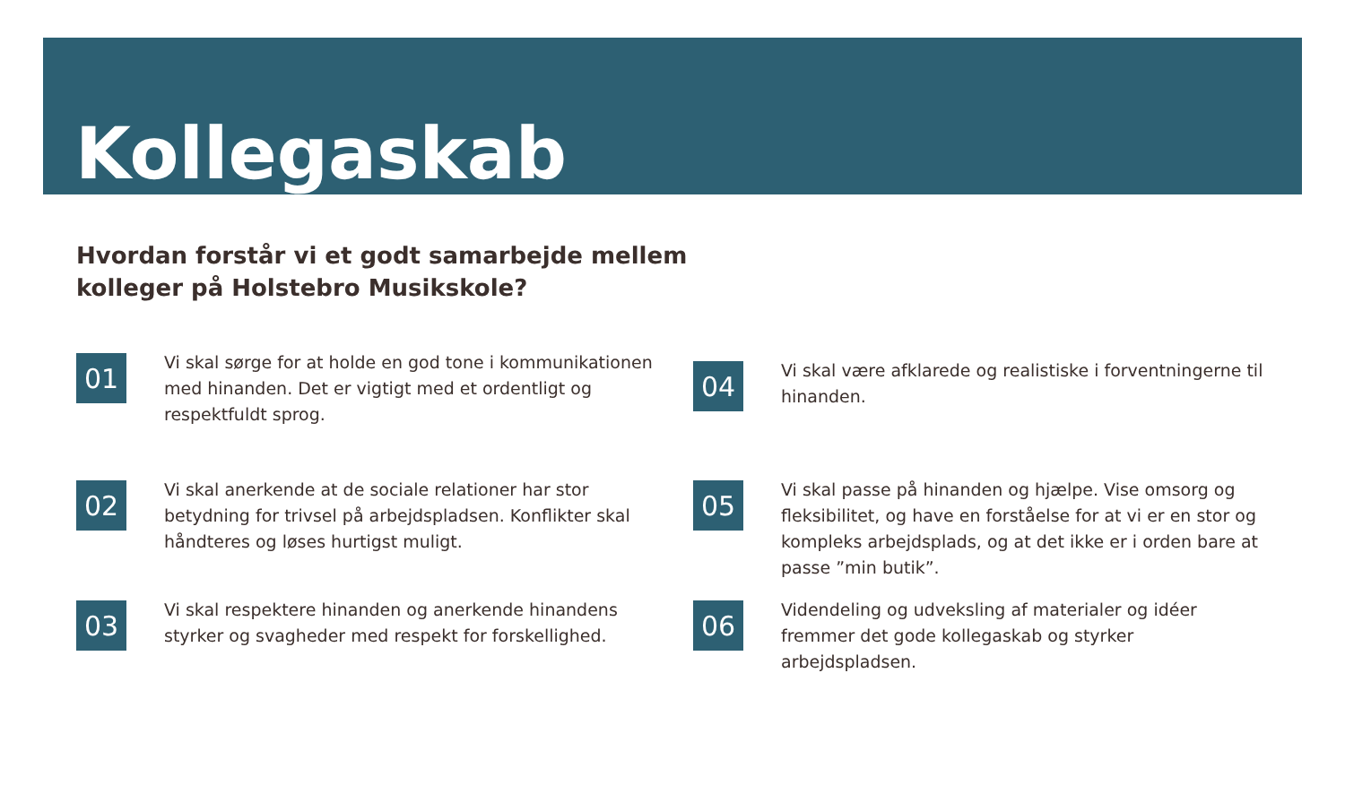Kollegaskab
Hvordan forstår vi et godt samarbejde mellem kolleger på Holstebro Musikskole?
01
Vi skal sørge for at holde en god tone i kommunikationen med hinanden. Det er vigtigt med et ordentligt og respektfuldt sprog.
02
Vi skal anerkende at de sociale relationer har stor betydning for trivsel på arbejdspladsen. Konflikter skal håndteres og løses hurtigst muligt.
03
Vi skal respektere hinanden og anerkende hinandens styrker og svagheder med respekt for forskellighed.
04
Vi skal være afklarede og realistiske i forventningerne til hinanden.
05
Vi skal passe på hinanden og hjælpe. Vise omsorg og fleksibilitet, og have en forståelse for at vi er en stor og kompleks arbejdsplads, og at det ikke er i orden bare at passe ”min butik”.
06
Videndeling og udveksling af materialer og idéer fremmer det gode kollegaskab og styrker arbejdspladsen.